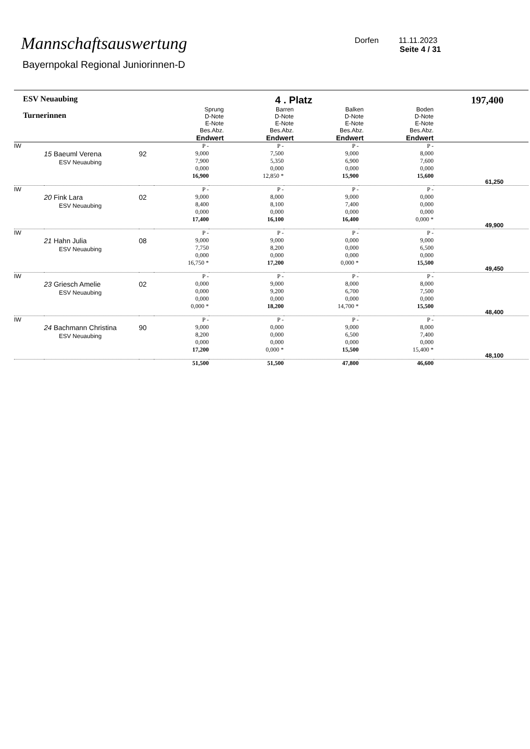Mannschaftsauswertung
Bayernpokal Regional Juniorinnen-D
Dorfen 11.11.2023
Seite 4 / 31
| ESV Neuaubing Turnerinnen | | | 4 . Platz / Sprung D-Note E-Note Bes.Abz. Endwert / Barren D-Note E-Note Bes.Abz. Endwert / Balken D-Note E-Note Bes.Abz. Endwert / Boden D-Note E-Note Bes.Abz. Endwert / / --- / --- / --- / --- / | | | | 197,400 |
| --- | --- | --- | --- | --- | --- | --- | --- |
| IW | 15 Baeuml Verena ESV Neuaubing | 92 | P - 9,000 7,900 0,000 16,900 | P - 7,500 5,350 0,000 12,850 * | P - 9,000 6,900 0,000 15,900 | P - 8,000 7,600 0,000 15,600 | 61,250 |
| IW | 20 Fink Lara ESV Neuaubing | 02 | P - 9,000 8,400 0,000 17,400 | P - 8,000 8,100 0,000 16,100 | P - 9,000 7,400 0,000 16,400 | P - 0,000 0,000 0,000 0,000 * | 49,900 |
| IW | 21 Hahn Julia ESV Neuaubing | 08 | P - 9,000 7,750 0,000 16,750 * | P - 9,000 8,200 0,000 17,200 | P - 0,000 0,000 0,000 0,000 * | P - 9,000 6,500 0,000 15,500 | 49,450 |
| IW | 23 Griesch Amelie ESV Neuaubing | 02 | P - 0,000 0,000 0,000 0,000 * | P - 9,000 9,200 0,000 18,200 | P - 8,000 6,700 0,000 14,700 * | P - 8,000 7,500 0,000 15,500 | 48,400 |
| IW | 24 Bachmann Christina ESV Neuaubing | 90 | P - 9,000 8,200 0,000 17,200 | P - 0,000 0,000 0,000 0,000 * | P - 9,000 6,500 0,000 15,500 | P - 8,000 7,400 0,000 15,400 * | 48,100 |
| | | | 51,500 | 51,500 | 47,800 | 46,600 | |